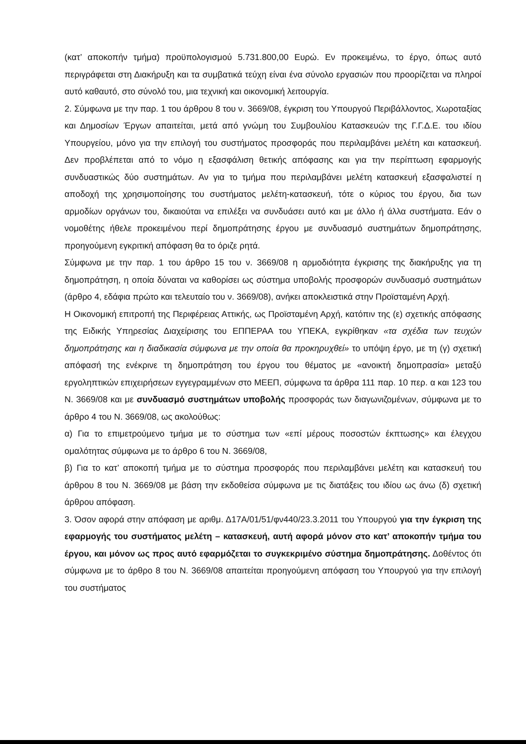(κατ’ αποκοπήν τμήμα) προϋπολογισμού 5.731.800,00 Ευρώ. Εν προκειμένω, το έργο, όπως αυτό περιγράφεται στη Διακήρυξη και τα συμβατικά τεύχη είναι ένα σύνολο εργασιών που προορίζεται να πληροί αυτό καθαυτό, στο σύνολό του, μια τεχνική και οικονομική λειτουργία.
2. Σύμφωνα με την παρ. 1 του άρθρου 8 του ν. 3669/08, έγκριση του Υπουργού Περιβάλλοντος, Χωροταξίας και Δημοσίων Έργων απαιτείται, μετά από γνώμη του Συμβουλίου Κατασκευών της Γ.Γ.Δ.Ε. του ιδίου Υπουργείου, μόνο για την επιλογή του συστήματος προσφοράς που περιλαμβάνει μελέτη και κατασκευή. Δεν προβλέπεται από το νόμο η εξασφάλιση θετικής απόφασης και για την περίπτωση εφαρμογής συνδυαστικώς δύο συστημάτων. Αν για το τμήμα που περιλαμβάνει μελέτη κατασκευή εξασφαλιστεί η αποδοχή της χρησιμοποίησης του συστήματος μελέτη-κατασκευή, τότε ο κύριος του έργου, δια των αρμοδίων οργάνων του, δικαιούται να επιλέξει να συνδυάσει αυτό και με άλλο ή άλλα συστήματα. Εάν ο νομοθέτης ήθελε προκειμένου περί δημοπράτησης έργου με συνδυασμό συστημάτων δημοπράτησης, προηγούμενη εγκριτική απόφαση θα το όριζε ρητά.
Σύμφωνα με την παρ. 1 του άρθρο 15 του ν. 3669/08 η αρμοδιότητα έγκρισης της διακήρυξης για τη δημοπράτηση, η οποία δύναται να καθορίσει ως σύστημα υποβολής προσφορών συνδυασμό συστημάτων (άρθρο 4, εδάφια πρώτο και τελευταίο του ν. 3669/08), ανήκει αποκλειστικά στην Προϊσταμένη Αρχή.
Η Οικονομική επιτροπή της Περιφέρειας Αττικής, ως Προϊσταμένη Αρχή, κατόπιν της (ε) σχετικής απόφασης της Ειδικής Υπηρεσίας Διαχείρισης του ΕΠΠΕΡΑΑ του ΥΠΕΚΑ, εγκρίθηκαν «τα σχέδια των τευχών δημοπράτησης και η διαδικασία σύμφωνα με την οποία θα προκηρυχθεί» το υπόψη έργο, με τη (γ) σχετική απόφασή της ενέκρινε τη δημοπράτηση του έργου του θέματος με «ανοικτή δημοπρασία» μεταξύ εργοληπτικών επιχειρήσεων εγγεγραμμένων στο ΜΕΕΠ, σύμφωνα τα άρθρα 111 παρ. 10 περ. α και 123 του Ν. 3669/08 και με συνδυασμό συστημάτων υποβολής προσφοράς των διαγωνιζομένων, σύμφωνα με το άρθρο 4 του Ν. 3669/08, ως ακολούθως:
α) Για το επιμετρούμενο τμήμα με το σύστημα των «επί μέρους ποσοστών έκπτωσης» και έλεγχου ομαλότητας σύμφωνα με το άρθρο 6 του Ν. 3669/08,
β) Για το κατ’ αποκοπή τμήμα με το σύστημα προσφοράς που περιλαμβάνει μελέτη και κατασκευή του άρθρου 8 του Ν. 3669/08 με βάση την εκδοθείσα σύμφωνα με τις διατάξεις του ιδίου ως άνω (δ) σχετική άρθρου απόφαση.
3. Όσον αφορά στην απόφαση με αριθμ. Δ17Α/01/51/φν440/23.3.2011 του Υπουργού για την έγκριση της εφαρμογής του συστήματος μελέτη – κατασκευή, αυτή αφορά μόνον στο κατ’ αποκοπήν τμήμα του έργου, και μόνον ως προς αυτό εφαρμόζεται το συγκεκριμένο σύστημα δημοπράτησης. Δοθέντος ότι σύμφωνα με το άρθρο 8 του Ν. 3669/08 απαιτείται προηγούμενη απόφαση του Υπουργού για την επιλογή του συστήματος